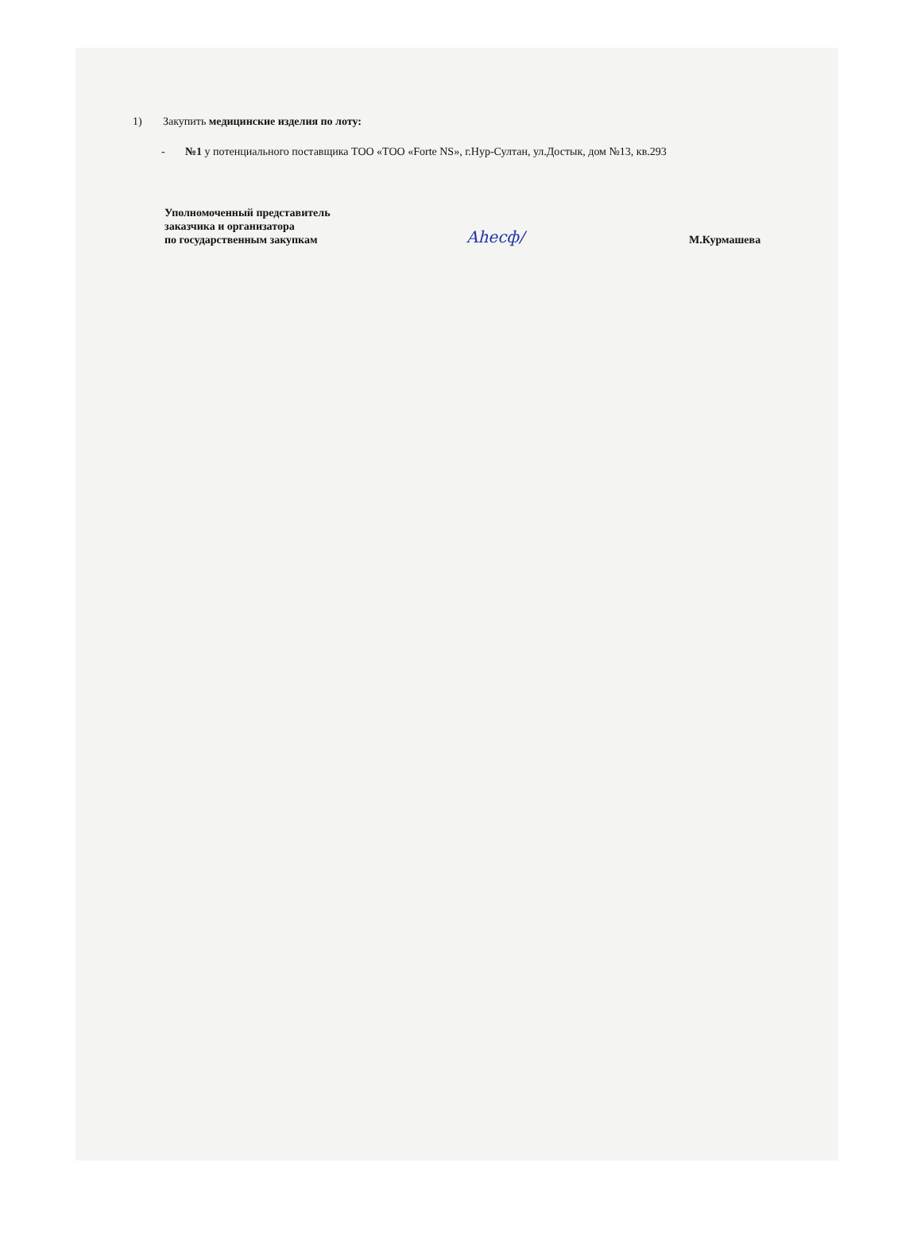1) Закупить медицинские изделия по лоту:
- №1 у потенциального поставщика ТОО «ТОО «Forte NS», г.Нур-Султан, ул.Достык, дом №13, кв.293
Уполномоченный представитель
заказчика и организатора
по государственным закупкам
Ahecф/
М.Курмашева